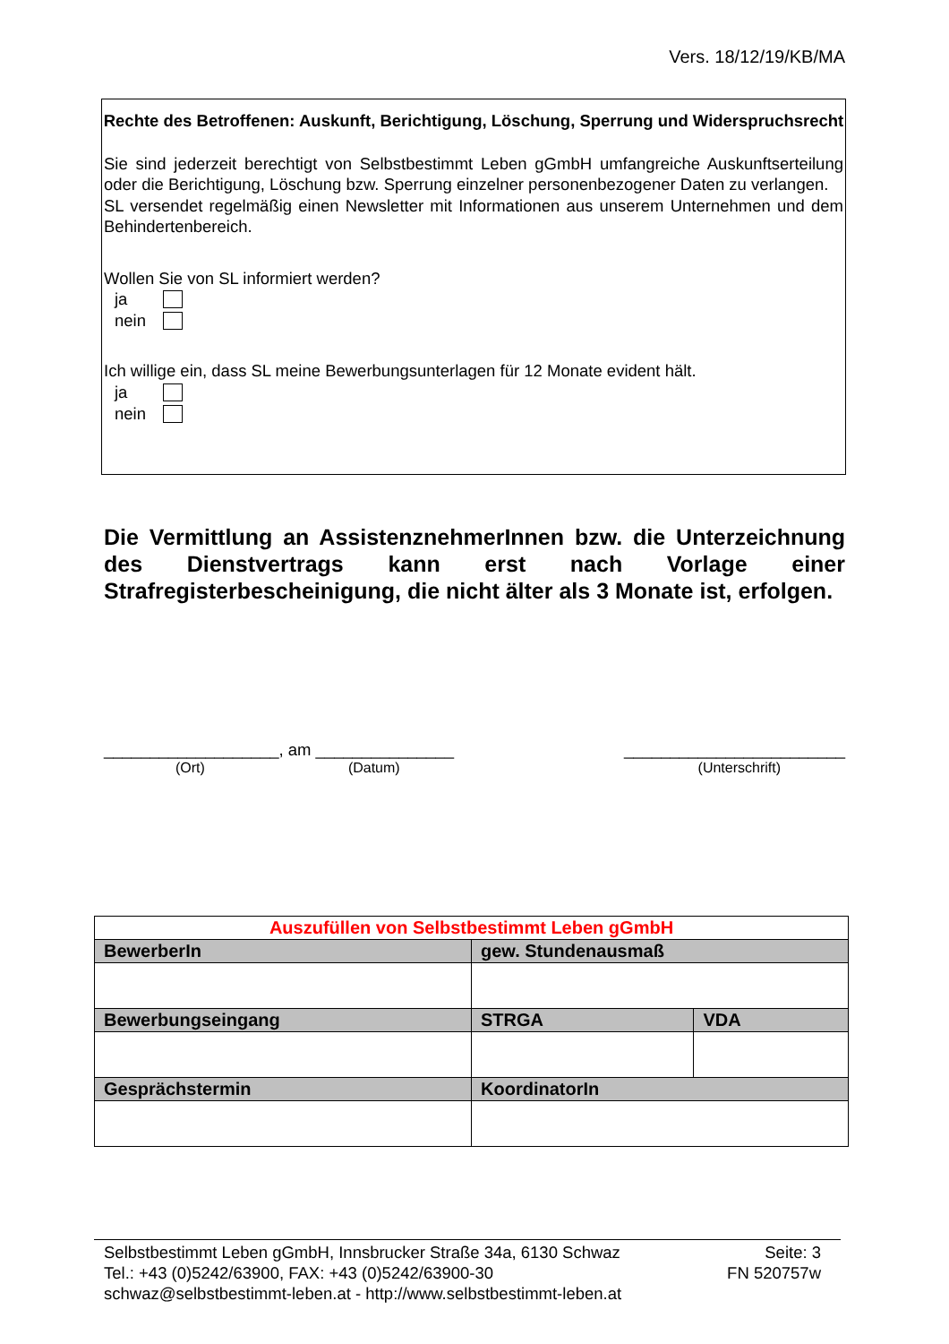Vers. 18/12/19/KB/MA
Rechte des Betroffenen: Auskunft, Berichtigung, Löschung, Sperrung und Widerspruchsrecht
Sie sind jederzeit berechtigt von Selbstbestimmt Leben gGmbH umfangreiche Auskunftserteilung oder die Berichtigung, Löschung bzw. Sperrung einzelner personenbezogener Daten zu verlangen.
SL versendet regelmäßig einen Newsletter mit Informationen aus unserem Unternehmen und dem Behindertenbereich.
Wollen Sie von SL informiert werden?
ja
nein
Ich willige ein, dass SL meine Bewerbungsunterlagen für 12 Monate evident hält.
ja
nein
Die Vermittlung an AssistenznehmerInnen bzw. die Unterzeichnung des Dienstvertrags kann erst nach Vorlage einer Strafregisterbescheinigung, die nicht älter als 3 Monate ist, erfolgen.
___________________, am _______________ ________________________
(Ort) (Datum) (Unterschrift)
| Auszufüllen von Selbstbestimmt Leben gGmbH | | |
| BewerberIn | gew. Stundenausmaß | |
| Bewerbungseingang | STRGA | VDA |
| Gesprächstermin | KoordinatorIn | |
Selbstbestimmt Leben gGmbH, Innsbrucker Straße 34a, 6130 Schwaz
Tel.: +43 (0)5242/63900, FAX: +43 (0)5242/63900-30
schwaz@selbstbestimmt-leben.at - http://www.selbstbestimmt-leben.at
Seite: 3
FN 520757w